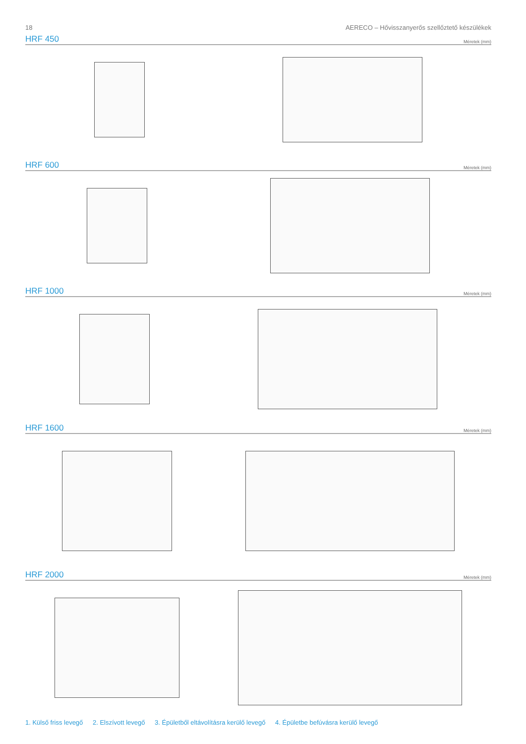18 AERECO – Hővisszanyerős szellőztető készülékek
HRF 450
Méretek (mm)
HRF 600
Méretek (mm)
HRF 1000
Méretek (mm)
HRF 1600
Méretek (mm)
HRF 2000
Méretek (mm)
1. Külső friss levegő 2. Elszívott levegő 3. Épületből eltávolításra kerülő levegő 4. Épületbe befúvásra kerülő levegő